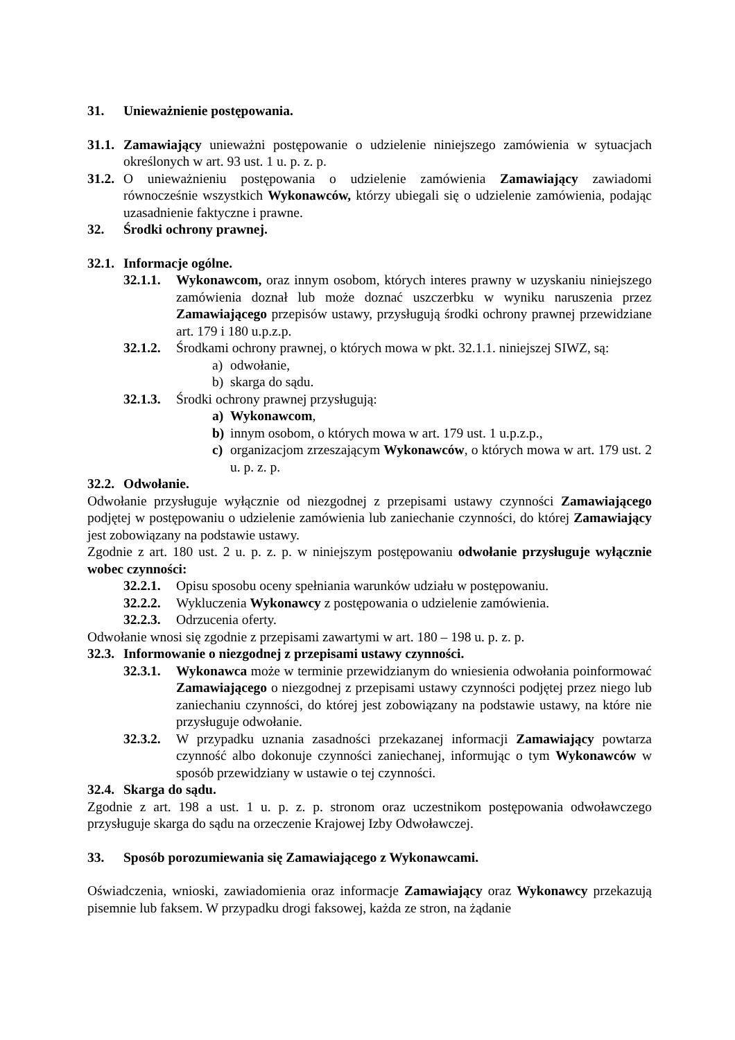31. Unieważnienie postępowania.
31.1.
Zamawiający unieważni postępowanie o udzielenie niniejszego zamówienia w sytuacjach określonych w art. 93 ust. 1 u. p. z. p.
31.2.
O unieważnieniu postępowania o udzielenie zamówienia Zamawiający zawiadomi równocześnie wszystkich Wykonawców, którzy ubiegali się o udzielenie zamówienia, podając uzasadnienie faktyczne i prawne.
32. Środki ochrony prawnej.
32.1. Informacje ogólne.
32.1.1.
Wykonawcom, oraz innym osobom, których interes prawny w uzyskaniu niniejszego zamówienia doznał lub może doznać uszczerbku w wyniku naruszenia przez Zamawiającego przepisów ustawy, przysługują środki ochrony prawnej przewidziane art. 179 i 180 u.p.z.p.
32.1.2.
Środkami ochrony prawnej, o których mowa w pkt. 32.1.1. niniejszej SIWZ, są:
a) odwołanie,
b) skarga do sądu.
32.1.3.
Środki ochrony prawnej przysługują:
a) Wykonawcom,
b) innym osobom, o których mowa w art. 179 ust. 1 u.p.z.p.,
c) organizacjom zrzeszającym Wykonawców, o których mowa w art. 179 ust. 2 u. p. z. p.
32.2. Odwołanie.
Odwołanie przysługuje wyłącznie od niezgodnej z przepisami ustawy czynności Zamawiającego podjętej w postępowaniu o udzielenie zamówienia lub zaniechanie czynności, do której Zamawiający jest zobowiązany na podstawie ustawy.
Zgodnie z art. 180 ust. 2 u. p. z. p. w niniejszym postępowaniu odwołanie przysługuje wyłącznie wobec czynności:
32.2.1.
Opisu sposobu oceny spełniania warunków udziału w postępowaniu.
32.2.2.
Wykluczenia Wykonawcy z postępowania o udzielenie zamówienia.
32.2.3.
Odrzucenia oferty.
Odwołanie wnosi się zgodnie z przepisami zawartymi w art. 180 – 198 u. p. z. p.
32.3. Informowanie o niezgodnej z przepisami ustawy czynności.
32.3.1.
Wykonawca może w terminie przewidzianym do wniesienia odwołania poinformować Zamawiającego o niezgodnej z przepisami ustawy czynności podjętej przez niego lub zaniechaniu czynności, do której jest zobowiązany na podstawie ustawy, na które nie przysługuje odwołanie.
32.3.2.
W przypadku uznania zasadności przekazanej informacji Zamawiający powtarza czynność albo dokonuje czynności zaniechanej, informując o tym Wykonawców w sposób przewidziany w ustawie o tej czynności.
32.4. Skarga do sądu.
Zgodnie z art. 198 a ust. 1 u. p. z. p. stronom oraz uczestnikom postępowania odwoławczego przysługuje skarga do sądu na orzeczenie Krajowej Izby Odwoławczej.
33. Sposób porozumiewania się Zamawiającego z Wykonawcami.
Oświadczenia, wnioski, zawiadomienia oraz informacje Zamawiający oraz Wykonawcy przekazują pisemnie lub faksem. W przypadku drogi faksowej, każda ze stron, na żądanie